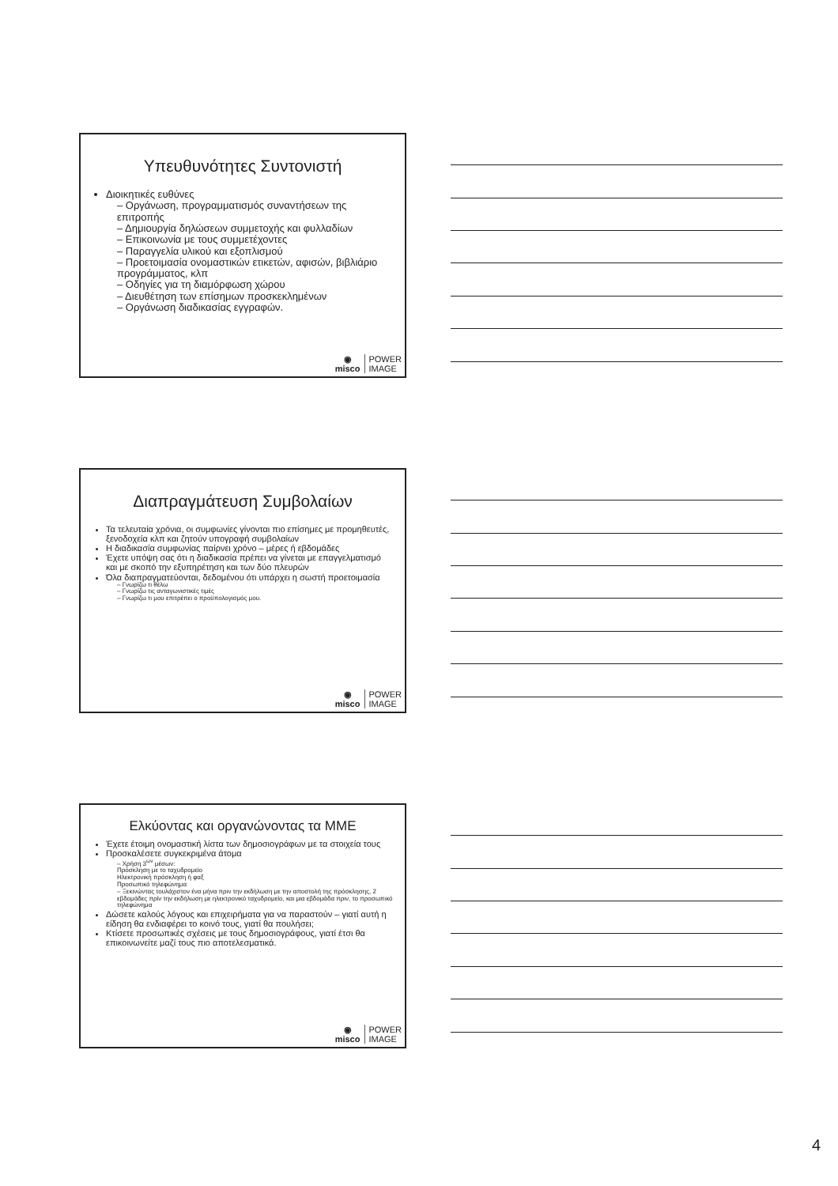Υπευθυνότητες Συντονιστή
Διοικητικές ευθύνες
– Οργάνωση, προγραμματισμός συναντήσεων της επιτροπής
– Δημιουργία δηλώσεων συμμετοχής και φυλλαδίων
– Επικοινωνία με τους συμμετέχοντες
– Παραγγελία υλικού και εξοπλισμού
– Προετοιμασία ονομαστικών ετικετών, αφισών, βιβλιάριο προγράμματος, κλπ
– Οδηγίες για τη διαμόρφωση χώρου
– Διευθέτηση των επίσημων προσκεκλημένων
– Οργάνωση διαδικασίας εγγραφών.
◉
misco
POWER
IMAGE
Διαπραγμάτευση Συμβολαίων
Τα τελευταία χρόνια, οι συμφωνίες γίνονται πιο επίσημες με προμηθευτές, ξενοδοχεία κλπ και ζητούν υπογραφή συμβολαίων
Η διαδικασία συμφωνίας παίρνει χρόνο – μέρες ή εβδομάδες
Έχετε υπόψη σας ότι η διαδικασία πρέπει να γίνεται με επαγγελματισμό και με σκοπό την εξυπηρέτηση και των δύο πλευρών
Όλα διαπραγματεύονται, δεδομένου ότι υπάρχει η σωστή προετοιμασία
– Γνωρίζω τι θέλω
– Γνωρίζω τις ανταγωνιστικές τιμές
– Γνωρίζω τι μου επιτρέπει ο προϋπολογισμός μου.
◉
misco
POWER
IMAGE
Ελκύοντας και οργανώνοντας τα ΜΜΕ
Έχετε έτοιμη ονομαστική λίστα των δημοσιογράφων με τα στοιχεία τους
Προσκαλέσετε συγκεκριμένα άτομα
– Χρήση 3<sup>ων</sup> μέσων:
Πρόσκληση με το ταχυδρομείο
Ηλεκτρονική πρόσκληση ή φαξ
Προσωπικό τηλεφώνημα
– Ξεκινώντας τουλάχιστον ένα μήνα πριν την εκδήλωση με την αποστολή της πρόσκλησης, 2 εβδομάδες πρίν την εκδήλωση με ηλεκτρονικό ταχυδρομείο, και μια εβδομάδα πριν, το προσωπικό τηλεφώνημα
Δώσετε καλούς λόγους και επιχειρήματα για να παραστούν – γιατί αυτή η είδηση θα ενδιαφέρει το κοινό τους, γιατί θα πουλήσει;
Κτίσετε προσωπικές σχέσεις με τους δημοσιογράφους, γιατί έτσι θα επικοινωνείτε μαζί τους πιο αποτελεσματικά.
◉
misco
POWER
IMAGE
4